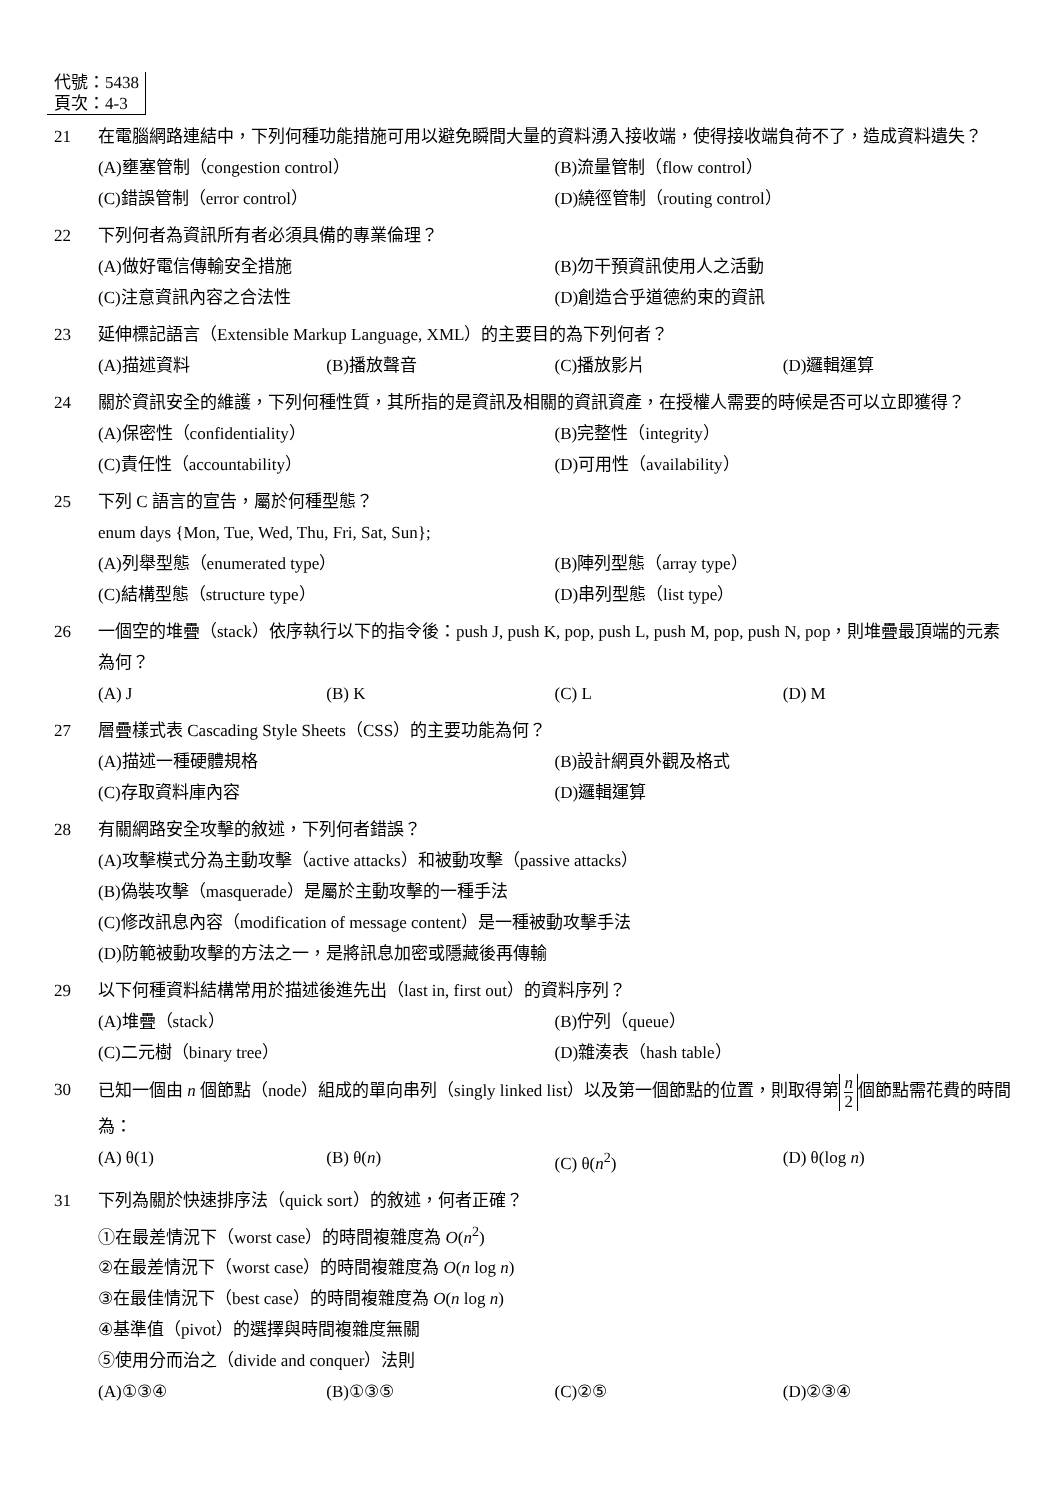代號：5438
頁次：4-3
21 在電腦網路連結中，下列何種功能措施可用以避免瞬間大量的資料湧入接收端，使得接收端負荷不了，造成資料遺失？
(A)壅塞管制（congestion control）
(B)流量管制（flow control）
(C)錯誤管制（error control）
(D)繞徑管制（routing control）
22 下列何者為資訊所有者必須具備的專業倫理？
(A)做好電信傳輸安全措施
(B)勿干預資訊使用人之活動
(C)注意資訊內容之合法性
(D)創造合乎道德約束的資訊
23 延伸標記語言（Extensible Markup Language, XML）的主要目的為下列何者？
(A)描述資料
(B)播放聲音
(C)播放影片
(D)邏輯運算
24 關於資訊安全的維護，下列何種性質，其所指的是資訊及相關的資訊資產，在授權人需要的時候是否可以立即獲得？
(A)保密性（confidentiality）
(B)完整性（integrity）
(C)責任性（accountability）
(D)可用性（availability）
25 下列 C 語言的宣告，屬於何種型態？
enum days {Mon, Tue, Wed, Thu, Fri, Sat, Sun};
(A)列舉型態（enumerated type）
(B)陣列型態（array type）
(C)結構型態（structure type）
(D)串列型態（list type）
26 一個空的堆疊（stack）依序執行以下的指令後：push J, push K, pop, push L, push M, pop, push N, pop，則堆疊最頂端的元素為何？
(A) J
(B) K
(C) L
(D) M
27 層疊樣式表 Cascading Style Sheets（CSS）的主要功能為何？
(A)描述一種硬體規格
(B)設計網頁外觀及格式
(C)存取資料庫內容
(D)邏輯運算
28 有關網路安全攻擊的敘述，下列何者錯誤？
(A)攻擊模式分為主動攻擊（active attacks）和被動攻擊（passive attacks）
(B)偽裝攻擊（masquerade）是屬於主動攻擊的一種手法
(C)修改訊息內容（modification of message content）是一種被動攻擊手法
(D)防範被動攻擊的方法之一，是將訊息加密或隱藏後再傳輸
29 以下何種資料結構常用於描述後進先出（last in, first out）的資料序列？
(A)堆疊（stack）
(B)佇列（queue）
(C)二元樹（binary tree）
(D)雜湊表（hash table）
30 已知一個由 n 個節點（node）組成的單向串列（singly linked list）以及第一個節點的位置，則取得第 n 2 個節點需花費的時間為：
(A) θ(1)
(B) θ(n)
(C) θ(n<sup>2</sup>)
(D) θ(log n)
31 下列為關於快速排序法（quick sort）的敘述，何者正確？
①在最差情況下（worst case）的時間複雜度為 O(n<sup>2</sup>)
②在最差情況下（worst case）的時間複雜度為 O(n log n)
③在最佳情況下（best case）的時間複雜度為 O(n log n)
④基準值（pivot）的選擇與時間複雜度無關
⑤使用分而治之（divide and conquer）法則
(A)①③④
(B)①③⑤
(C)②⑤
(D)②③④